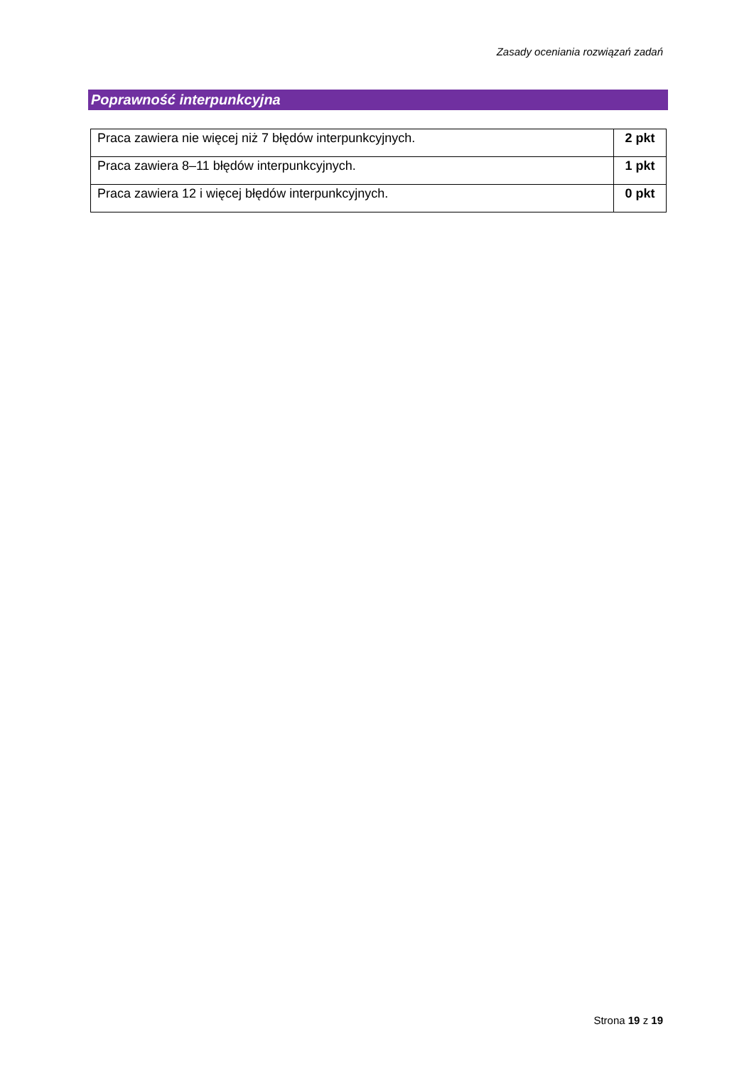Zasady oceniania rozwiązań zadań
Poprawność interpunkcyjna
| Praca zawiera nie więcej niż 7 błędów interpunkcyjnych. | 2 pkt |
| Praca zawiera 8–11 błędów interpunkcyjnych. | 1 pkt |
| Praca zawiera 12 i więcej błędów interpunkcyjnych. | 0 pkt |
Strona 19 z 19